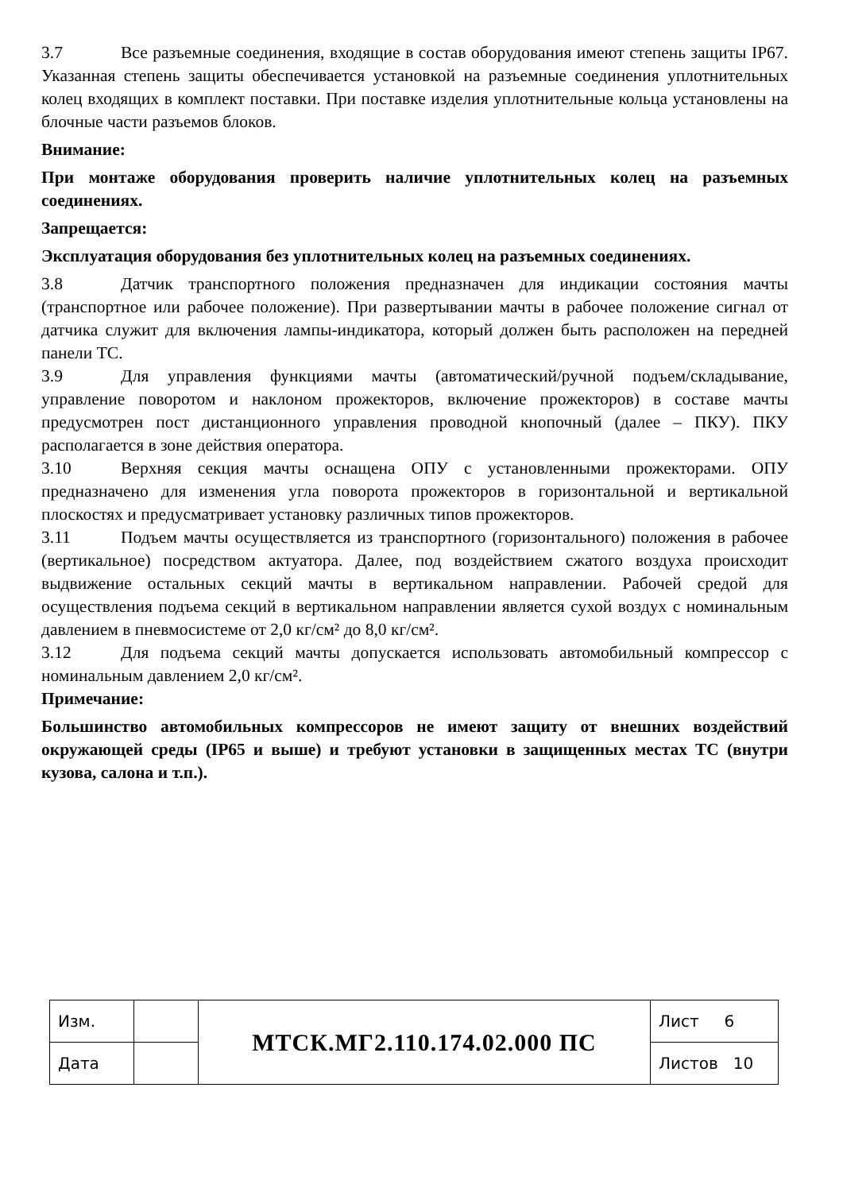3.7 Все разъемные соединения, входящие в состав оборудования имеют степень защиты IP67. Указанная степень защиты обеспечивается установкой на разъемные соединения уплотнительных колец входящих в комплект поставки. При поставке изделия уплотнительные кольца установлены на блочные части разъемов блоков.
Внимание:
При монтаже оборудования проверить наличие уплотнительных колец на разъемных соединениях.
Запрещается:
Эксплуатация оборудования без уплотнительных колец на разъемных соединениях.
3.8 Датчик транспортного положения предназначен для индикации состояния мачты (транспортное или рабочее положение). При развертывании мачты в рабочее положение сигнал от датчика служит для включения лампы-индикатора, который должен быть расположен на передней панели ТС.
3.9 Для управления функциями мачты (автоматический/ручной подъем/складывание, управление поворотом и наклоном прожекторов, включение прожекторов) в составе мачты предусмотрен пост дистанционного управления проводной кнопочный (далее – ПКУ). ПКУ располагается в зоне действия оператора.
3.10 Верхняя секция мачты оснащена ОПУ с установленными прожекторами. ОПУ предназначено для изменения угла поворота прожекторов в горизонтальной и вертикальной плоскостях и предусматривает установку различных типов прожекторов.
3.11 Подъем мачты осуществляется из транспортного (горизонтального) положения в рабочее (вертикальное) посредством актуатора. Далее, под воздействием сжатого воздуха происходит выдвижение остальных секций мачты в вертикальном направлении. Рабочей средой для осуществления подъема секций в вертикальном направлении является сухой воздух с номинальным давлением в пневмосистеме от 2,0 кг/см² до 8,0 кг/см².
3.12 Для подъема секций мачты допускается использовать автомобильный компрессор с номинальным давлением 2,0 кг/см².
Примечание:
Большинство автомобильных компрессоров не имеют защиту от внешних воздействий окружающей среды (IP65 и выше) и требуют установки в защищенных местах ТС (внутри кузова, салона и т.п.).
| Изм. | | МТСК.МГ2.110.174.02.000 ПС | Лист 6 |
| Дата | | | Листов 10 |